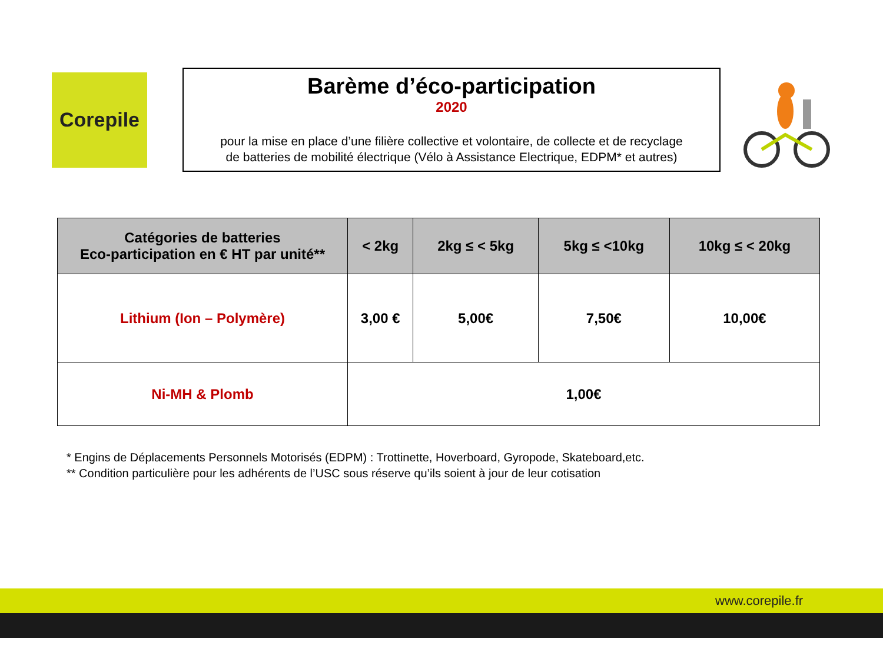Corepile
Barème d’éco-participation
2020
pour la mise en place d’une filière collective et volontaire, de collecte et de recyclage
de batteries de mobilité électrique (Vélo à Assistance Electrique, EDPM* et autres)
| Catégories de batteries Eco-participation en € HT par unité** | < 2kg | 2kg ≤ < 5kg | 5kg ≤ <10kg | 10kg ≤ < 20kg |
| --- | --- | --- | --- | --- |
| Lithium (Ion – Polymère) | 3,00 € | 5,00€ | 7,50€ | 10,00€ |
| Ni-MH & Plomb | 1,00€ | | | |
* Engins de Déplacements Personnels Motorisés (EDPM) : Trottinette, Hoverboard, Gyropode, Skateboard,etc.
** Condition particulière pour les adhérents de l’USC sous réserve qu’ils soient à jour de leur cotisation
www.corepile.fr